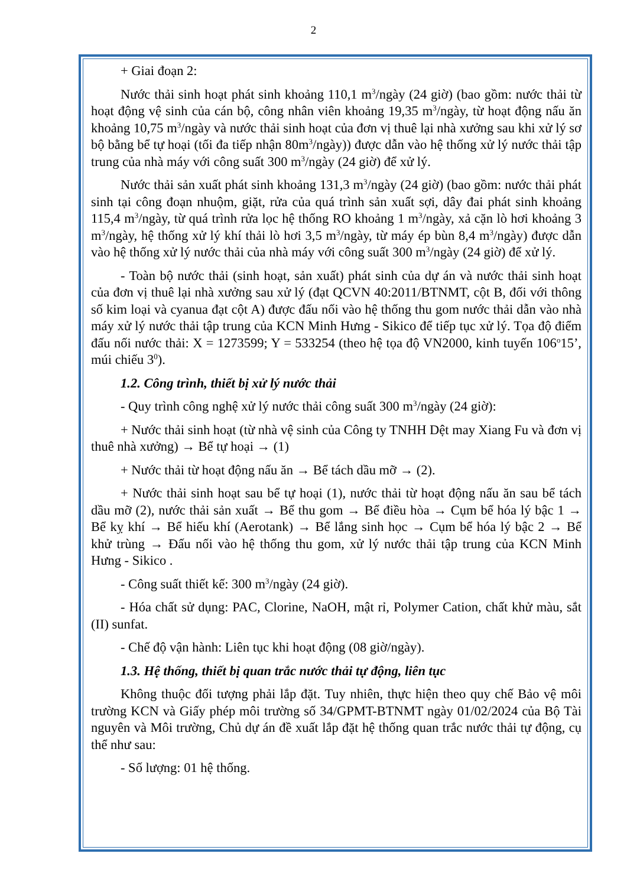2
+ Giai đoạn 2:
Nước thải sinh hoạt phát sinh khoảng 110,1 m<sup>3</sup>/ngày (24 giờ) (bao gồm: nước thải từ hoạt động vệ sinh của cán bộ, công nhân viên khoảng 19,35 m<sup>3</sup>/ngày, từ hoạt động nấu ăn khoảng 10,75 m<sup>3</sup>/ngày và nước thải sinh hoạt của đơn vị thuê lại nhà xưởng sau khi xử lý sơ bộ bằng bể tự hoại (tối đa tiếp nhận 80m<sup>3</sup>/ngày)) được dẫn vào hệ thống xử lý nước thải tập trung của nhà máy với công suất 300 m<sup>3</sup>/ngày (24 giờ) để xử lý.
Nước thải sản xuất phát sinh khoảng 131,3 m<sup>3</sup>/ngày (24 giờ) (bao gồm: nước thải phát sinh tại công đoạn nhuộm, giặt, rửa của quá trình sản xuất sợi, dây đai phát sinh khoảng 115,4 m<sup>3</sup>/ngày, từ quá trình rửa lọc hệ thống RO khoảng 1 m<sup>3</sup>/ngày, xả cặn lò hơi khoảng 3 m<sup>3</sup>/ngày, hệ thống xử lý khí thải lò hơi 3,5 m<sup>3</sup>/ngày, từ máy ép bùn 8,4 m<sup>3</sup>/ngày) được dẫn vào hệ thống xử lý nước thải của nhà máy với công suất 300 m<sup>3</sup>/ngày (24 giờ) để xử lý.
- Toàn bộ nước thải (sinh hoạt, sản xuất) phát sinh của dự án và nước thải sinh hoạt của đơn vị thuê lại nhà xưởng sau xử lý (đạt QCVN 40:2011/BTNMT, cột B, đối với thông số kim loại và cyanua đạt cột A) được đấu nối vào hệ thống thu gom nước thải dẫn vào nhà máy xử lý nước thải tập trung của KCN Minh Hưng - Sikico để tiếp tục xử lý. Tọa độ điểm đấu nối nước thải: X = 1273599; Y = 533254 (theo hệ tọa độ VN2000, kinh tuyến 106<sup>o</sup>15’, múi chiếu 3<sup>0</sup>).
1.2. Công trình, thiết bị xử lý nước thải
- Quy trình công nghệ xử lý nước thải công suất 300 m<sup>3</sup>/ngày (24 giờ):
+ Nước thải sinh hoạt (từ nhà vệ sinh của Công ty TNHH Dệt may Xiang Fu và đơn vị thuê nhà xưởng) → Bể tự hoại → (1)
+ Nước thải từ hoạt động nấu ăn → Bể tách dầu mỡ → (2).
+ Nước thải sinh hoạt sau bể tự hoại (1), nước thải từ hoạt động nấu ăn sau bể tách dầu mỡ (2), nước thải sản xuất → Bể thu gom → Bể điều hòa → Cụm bể hóa lý bậc 1 → Bể kỵ khí → Bể hiếu khí (Aerotank) → Bể lắng sinh học → Cụm bể hóa lý bậc 2 → Bể khử trùng → Đấu nối vào hệ thống thu gom, xử lý nước thải tập trung của KCN Minh Hưng - Sikico .
- Công suất thiết kế: 300 m<sup>3</sup>/ngày (24 giờ).
- Hóa chất sử dụng: PAC, Clorine, NaOH, mật rỉ, Polymer Cation, chất khử màu, sắt (II) sunfat.
- Chế độ vận hành: Liên tục khi hoạt động (08 giờ/ngày).
1.3. Hệ thống, thiết bị quan trắc nước thải tự động, liên tục
Không thuộc đối tượng phải lắp đặt. Tuy nhiên, thực hiện theo quy chế Bảo vệ môi trường KCN và Giấy phép môi trường số 34/GPMT-BTNMT ngày 01/02/2024 của Bộ Tài nguyên và Môi trường, Chủ dự án đề xuất lắp đặt hệ thống quan trắc nước thải tự động, cụ thể như sau:
- Số lượng: 01 hệ thống.